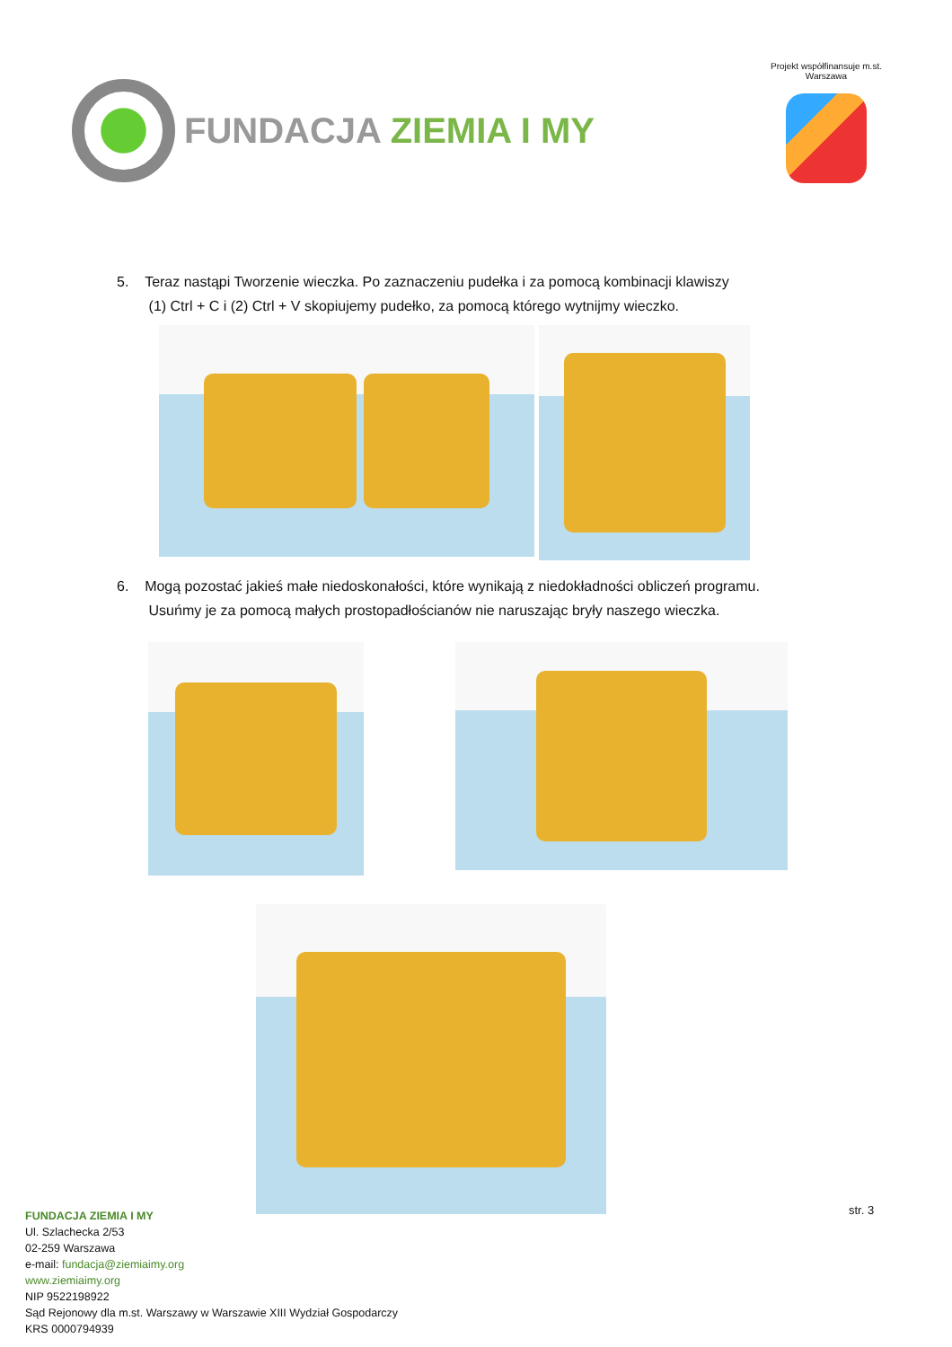FUNDACJA ZIEMIA I MY
Projekt współfinansuje m.st. Warszawa
5. Teraz nastąpi Tworzenie wieczka. Po zaznaczeniu pudełka i za pomocą kombinacji klawiszy
(1) Ctrl + C i (2) Ctrl + V skopiujemy pudełko, za pomocą którego wytnijmy wieczko.
6. Mogą pozostać jakieś małe niedoskonałości, które wynikają z niedokładności obliczeń programu.
Usuńmy je za pomocą małych prostopadłościanów nie naruszając bryły naszego wieczka.
str. 3
FUNDACJA ZIEMIA I MY
Ul. Szlachecka 2/53
02-259 Warszawa
e-mail: fundacja@ziemiaimy.org
www.ziemiaimy.org
NIP 9522198922
Sąd Rejonowy dla m.st. Warszawy w Warszawie XIII Wydział Gospodarczy
KRS 0000794939